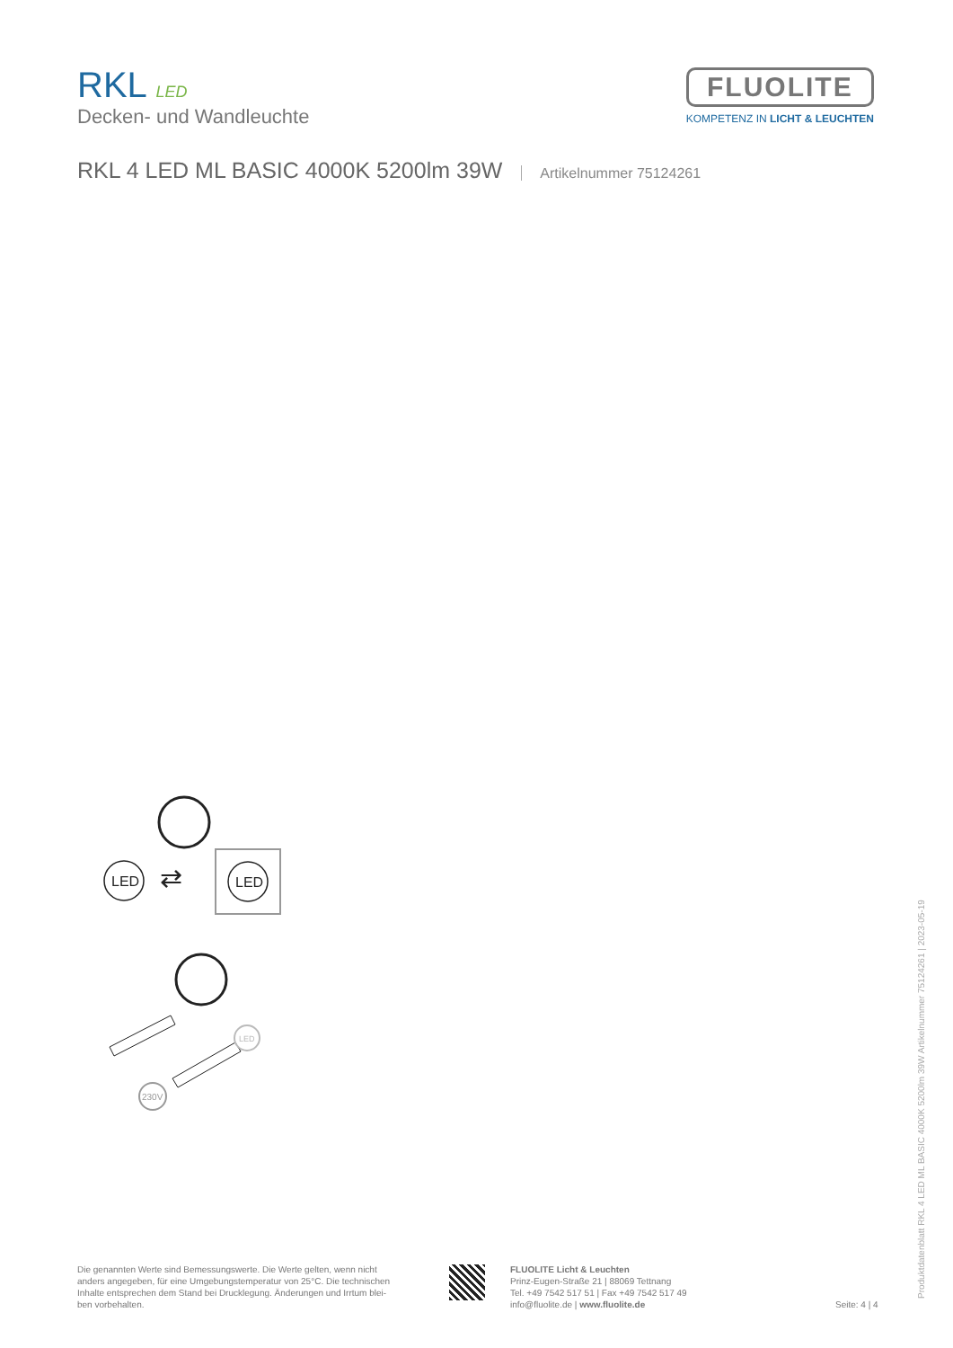RKL LED
Decken- und Wandleuchte
FLUOLITE
KOMPETENZ IN LICHT & LEUCHTEN
RKL 4 LED ML BASIC 4000K 5200lm 39W Artikelnummer 75124261
LED
⇄
LED
230V
LED
Die genannten Werte sind Bemessungswerte. Die Werte gelten, wenn nicht anders angegeben, für eine Umgebungstemperatur von 25°C. Die technischen Inhalte entsprechen dem Stand bei Drucklegung. Änderungen und Irrtum blei-ben vorbehalten.
FLUOLITE Licht & Leuchten
Prinz-Eugen-Straße 21 | 88069 Tettnang
Tel. +49 7542 517 51 | Fax +49 7542 517 49
info@fluolite.de | www.fluolite.de
Seite: 4 | 4 Produktdatenblatt RKL 4 LED ML BASIC 4000K 5200lm 39W Artikelnummer 75124261 | 2023-05-19